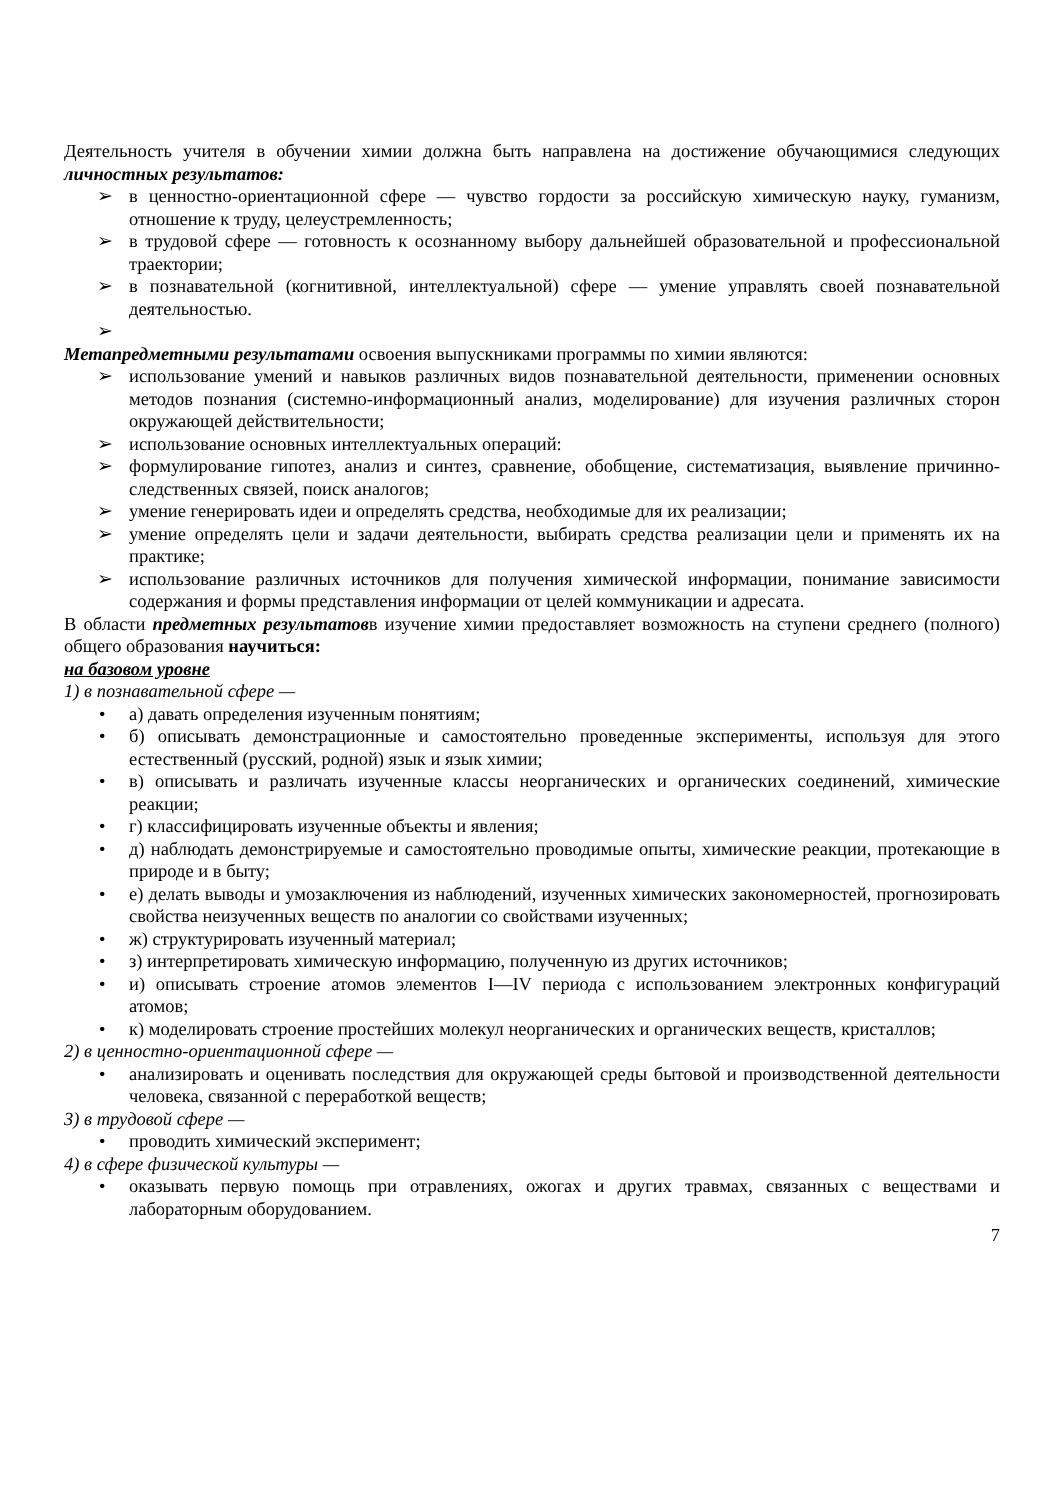Деятельность учителя в обучении химии должна быть направлена на достижение обучающимися следующих личностных результатов:
➢ в ценностно-ориентационной сфере — чувство гордости за российскую химическую науку, гуманизм, отношение к труду, целеустремленность;
➢ в трудовой сфере — готовность к осознанному выбору дальнейшей образовательной и профессиональной траектории;
➢ в познавательной (когнитивной, интеллектуальной) сфере — умение управлять своей познавательной деятельностью.
➢
Метапредметными результатами освоения выпускниками программы по химии являются:
➢ использование умений и навыков различных видов познавательной деятельности, применении основных методов познания (системно-информационный анализ, моделирование) для изучения различных сторон окружающей действительности;
➢ использование основных интеллектуальных операций:
➢ формулирование гипотез, анализ и синтез, сравнение, обобщение, систематизация, выявление причинно-следственных связей, поиск аналогов;
➢ умение генерировать идеи и определять средства, необходимые для их реализации;
➢ умение определять цели и задачи деятельности, выбирать средства реализации цели и применять их на практике;
➢ использование различных источников для получения химической информации, понимание зависимости содержания и формы представления информации от целей коммуникации и адресата.
В области предметных результатовв изучение химии предоставляет возможность на ступени среднего (полного) общего образования научиться:
на базовом уровне
1) в познавательной сфере —
• а) давать определения изученным понятиям;
• б) описывать демонстрационные и самостоятельно проведенные эксперименты, используя для этого естественный (русский, родной) язык и язык химии;
• в) описывать и различать изученные классы неорганических и органических соединений, химические реакции;
• г) классифицировать изученные объекты и явления;
• д) наблюдать демонстрируемые и самостоятельно проводимые опыты, химические реакции, протекающие в природе и в быту;
• е) делать выводы и умозаключения из наблюдений, изученных химических закономерностей, прогнозировать свойства неизученных веществ по аналогии со свойствами изученных;
• ж) структурировать изученный материал;
• з) интерпретировать химическую информацию, полученную из других источников;
• и) описывать строение атомов элементов I—IV периода с использованием электронных конфигураций атомов;
• к) моделировать строение простейших молекул неорганических и органических веществ, кристаллов;
2) в ценностно-ориентационной сфере —
• анализировать и оценивать последствия для окружающей среды бытовой и производственной деятельности человека, связанной с переработкой веществ;
3) в трудовой сфере —
• проводить химический эксперимент;
4) в сфере физической культуры —
• оказывать первую помощь при отравлениях, ожогах и других травмах, связанных с веществами и лабораторным оборудованием.
7